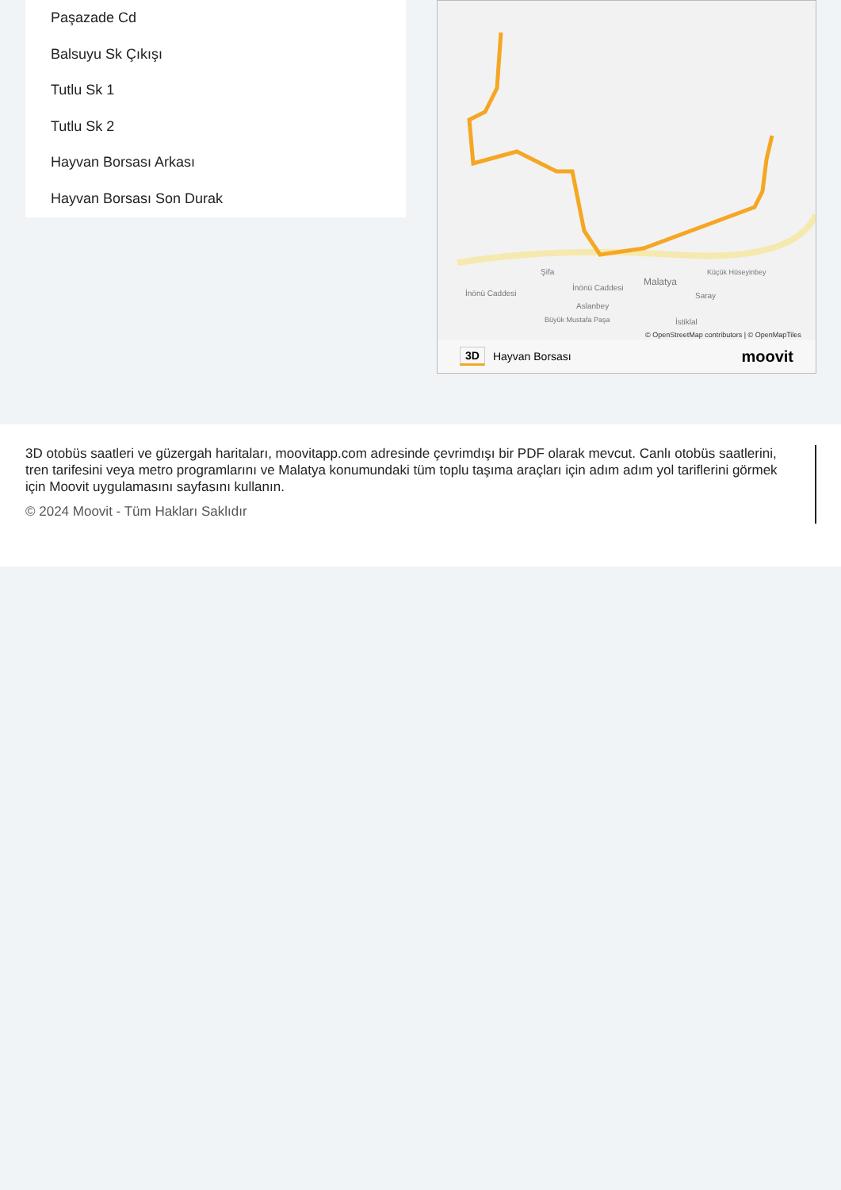Paşazade Cd
Balsuyu Sk Çıkışı
Tutlu Sk 1
Tutlu Sk 2
Hayvan Borsası Arkası
Hayvan Borsası Son Durak
Malatya
İnönü Caddesi
İnönü Caddesi
Aslanbey
Şifa
Saray
İstiklal
Küçük Hüseyinbey
Büyük Mustafa Paşa
© OpenStreetMap contributors | © OpenMapTiles
3D Hayvan Borsası moovit
3D otobüs saatleri ve güzergah haritaları, moovitapp.com adresinde çevrimdışı bir PDF olarak mevcut. Canlı otobüs saatlerini, tren tarifesini veya metro programlarını ve Malatya konumundaki tüm toplu taşıma araçları için adım adım yol tariflerini görmek için Moovit uygulamasını sayfasını kullanın.
© 2024 Moovit - Tüm Hakları Saklıdır